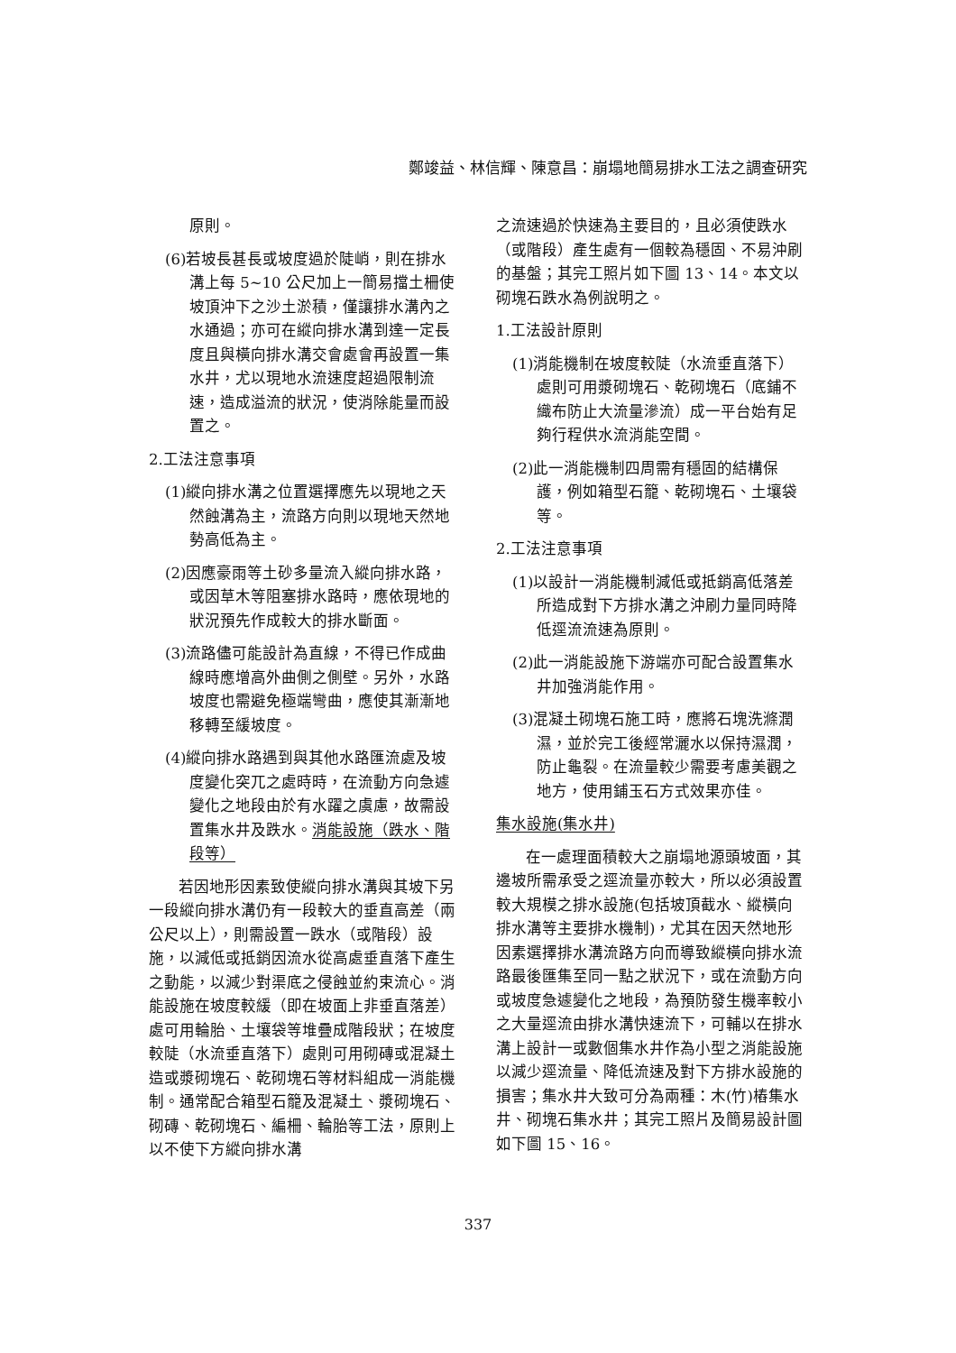鄭竣益、林信輝、陳意昌：崩塌地簡易排水工法之調查研究
原則。
(6)若坡長甚長或坡度過於陡峭，則在排水溝上每 5~10 公尺加上一簡易擋土柵使坡頂沖下之沙土淤積，僅讓排水溝內之水通過；亦可在縱向排水溝到達一定長度且與橫向排水溝交會處會再設置一集水井，尤以現地水流速度超過限制流速，造成溢流的狀況，使消除能量而設置之。
2.工法注意事項
(1)縱向排水溝之位置選擇應先以現地之天然蝕溝為主，流路方向則以現地天然地勢高低為主。
(2)因應豪雨等土砂多量流入縱向排水路，或因草木等阻塞排水路時，應依現地的狀況預先作成較大的排水斷面。
(3)流路儘可能設計為直線，不得已作成曲線時應增高外曲側之側壁。另外，水路坡度也需避免極端彎曲，應使其漸漸地移轉至緩坡度。
(4)縱向排水路遇到與其他水路匯流處及坡度變化突兀之處時時，在流動方向急遽變化之地段由於有水躍之虞慮，故需設置集水井及跌水。消能設施（跌水、階段等）
若因地形因素致使縱向排水溝與其坡下另一段縱向排水溝仍有一段較大的垂直高差（兩公尺以上），則需設置一跌水（或階段）設施，以減低或抵銷因流水從高處垂直落下產生之動能，以減少對渠底之侵蝕並約束流心。消能設施在坡度較緩（即在坡面上非垂直落差）處可用輪胎、土壤袋等堆疊成階段狀；在坡度較陡（水流垂直落下）處則可用砌磚或混凝土造或漿砌塊石、乾砌塊石等材料組成一消能機制。通常配合箱型石籠及混凝土、漿砌塊石、砌磚、乾砌塊石、編柵、輪胎等工法，原則上以不使下方縱向排水溝
之流速過於快速為主要目的，且必須使跌水（或階段）產生處有一個較為穩固、不易沖刷的基盤；其完工照片如下圖 13、14。本文以砌塊石跌水為例說明之。
1.工法設計原則
(1)消能機制在坡度較陡（水流垂直落下）處則可用漿砌塊石、乾砌塊石（底鋪不織布防止大流量滲流）成一平台始有足夠行程供水流消能空間。
(2)此一消能機制四周需有穩固的結構保護，例如箱型石籠、乾砌塊石、土壤袋等。
2.工法注意事項
(1)以設計一消能機制減低或抵銷高低落差所造成對下方排水溝之沖刷力量同時降低逕流流速為原則。
(2)此一消能設施下游端亦可配合設置集水井加強消能作用。
(3)混凝土砌塊石施工時，應將石塊洗滌潤濕，並於完工後經常灑水以保持濕潤，防止龜裂。在流量較少需要考慮美觀之地方，使用鋪玉石方式效果亦佳。
集水設施(集水井)
在一處理面積較大之崩塌地源頭坡面，其邊坡所需承受之逕流量亦較大，所以必須設置較大規模之排水設施(包括坡頂截水、縱橫向排水溝等主要排水機制)，尤其在因天然地形因素選擇排水溝流路方向而導致縱橫向排水流路最後匯集至同一點之狀況下，或在流動方向或坡度急遽變化之地段，為預防發生機率較小之大量逕流由排水溝快速流下，可輔以在排水溝上設計一或數個集水井作為小型之消能設施以減少逕流量、降低流速及對下方排水設施的損害；集水井大致可分為兩種：木(竹)樁集水井、砌塊石集水井；其完工照片及簡易設計圖如下圖 15、16。
337